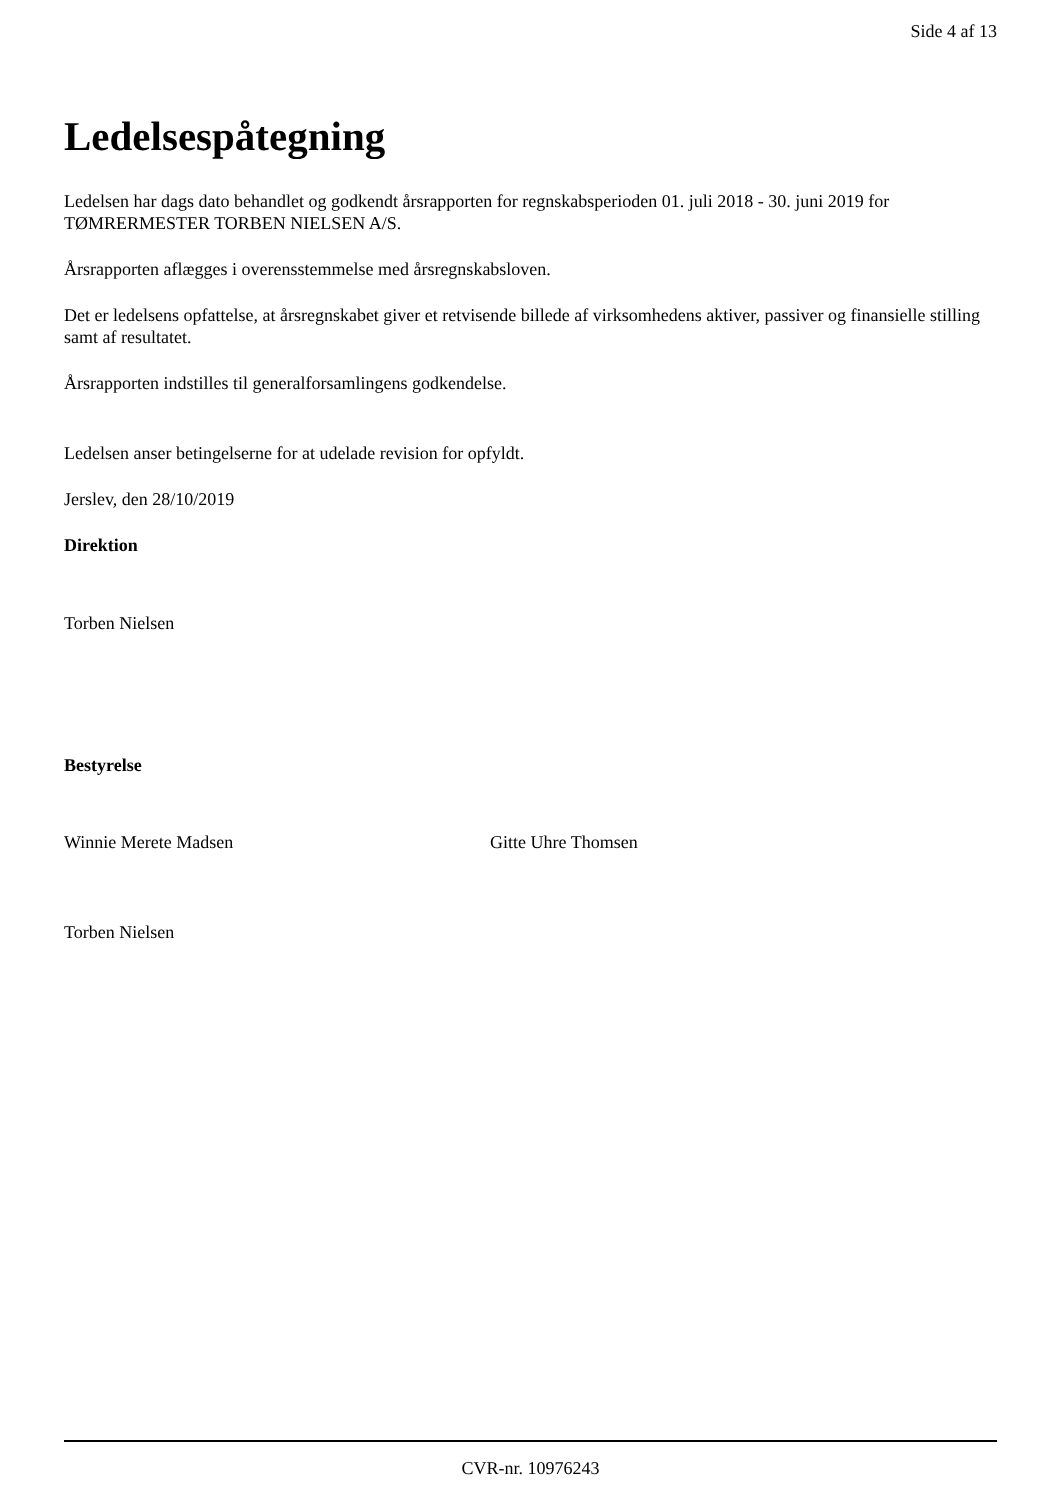Side 4 af 13
Ledelsespåtegning
Ledelsen har dags dato behandlet og godkendt årsrapporten for regnskabsperioden 01. juli 2018 - 30. juni 2019 for TØMRERMESTER TORBEN NIELSEN A/S.
Årsrapporten aflægges i overensstemmelse med årsregnskabsloven.
Det er ledelsens opfattelse, at årsregnskabet giver et retvisende billede af virksomhedens aktiver, passiver og finansielle stilling samt af resultatet.
Årsrapporten indstilles til generalforsamlingens godkendelse.
Ledelsen anser betingelserne for at udelade revision for opfyldt.
Jerslev, den 28/10/2019
Direktion
Torben Nielsen
Bestyrelse
Winnie Merete Madsen Gitte Uhre Thomsen
Torben Nielsen
CVR-nr. 10976243